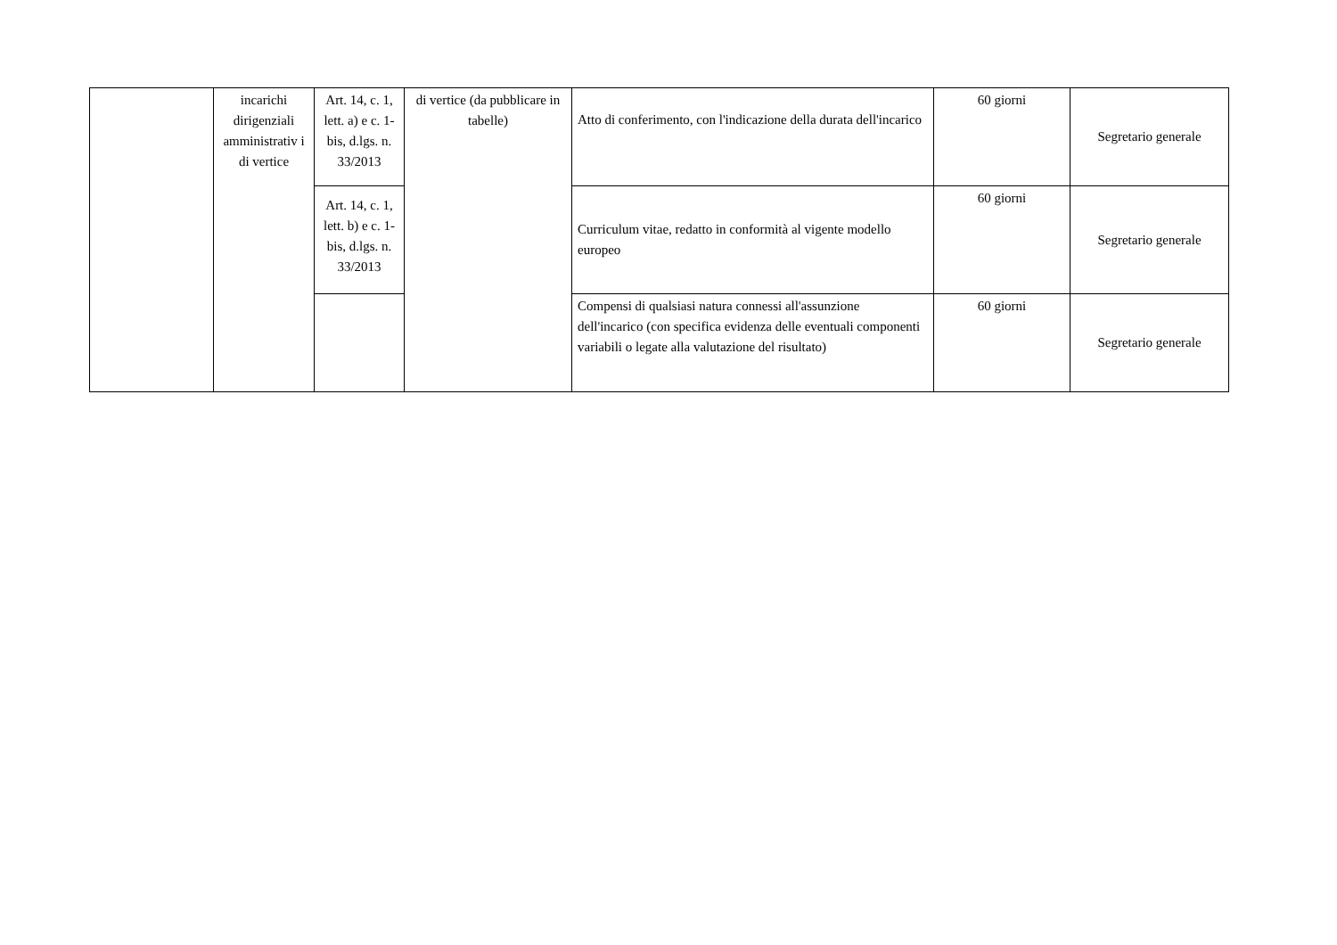| | incarichi dirigenziali amministrativ i di vertice | Art. 14, c. 1, lett. a) e c. 1-bis, d.lgs. n. 33/2013 | di vertice (da pubblicare in tabelle) | Atto di conferimento, con l'indicazione della durata dell'incarico | 60 giorni | Segretario generale |
| | | Art. 14, c. 1, lett. b) e c. 1-bis, d.lgs. n. 33/2013 | | Curriculum vitae, redatto in conformità al vigente modello europeo | 60 giorni | Segretario generale |
| | | | | Compensi di qualsiasi natura connessi all'assunzione dell'incarico (con specifica evidenza delle eventuali componenti variabili o legate alla valutazione del risultato) | 60 giorni | Segretario generale |